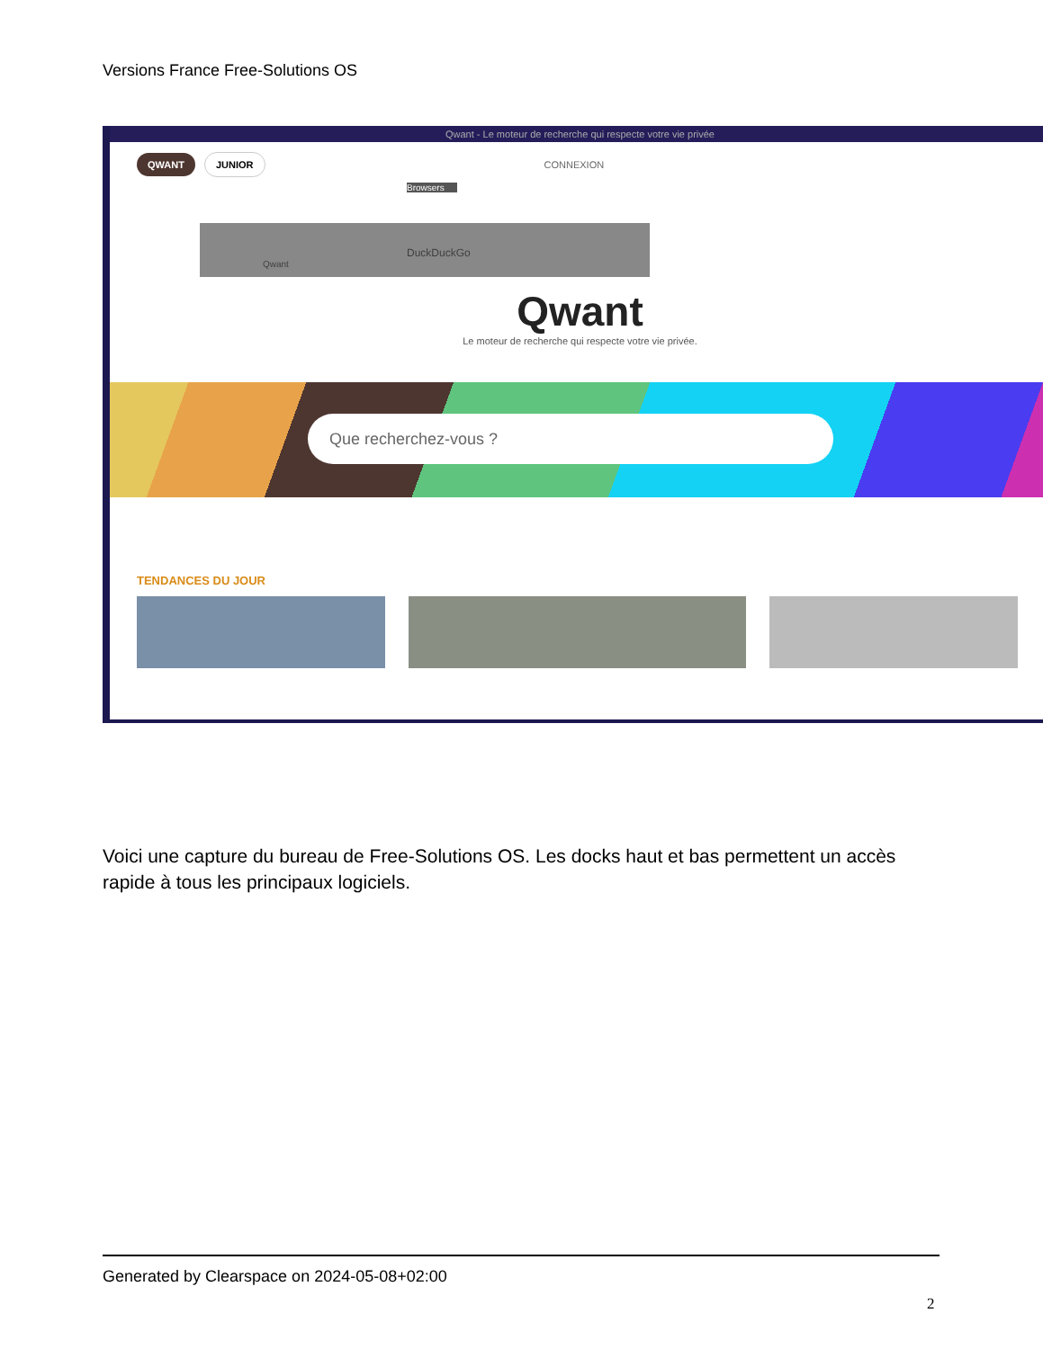Versions France Free-Solutions OS
Qwant - Le moteur de recherche qui respecte votre vie privée
QWANT JUNIOR CONNEXION
Browsers
DuckDuckGo
Qwant
Qwant
Le moteur de recherche qui respecte votre vie privée.
Que recherchez-vous ?
TENDANCES DU JOUR
Voici une capture du bureau de Free-Solutions OS. Les docks haut et bas permettent un accès rapide à tous les principaux logiciels.
Generated by Clearspace on 2024-05-08+02:00
2